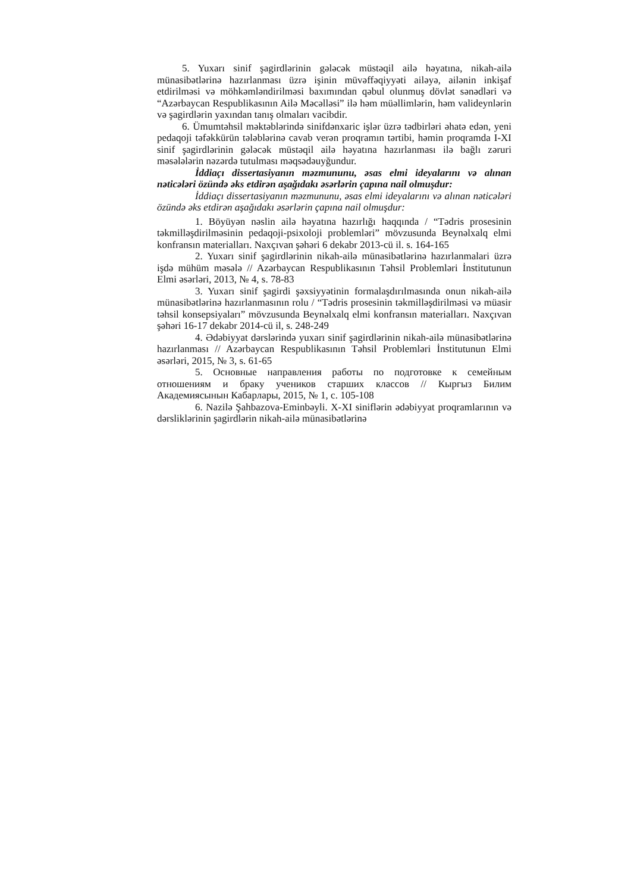5. Yuxarı sinif şagirdlərinin gələcək müstəqil ailə həyatına, nikah-ailə münasibətlərinə hazırlanması üzrə işinin müvəffəqiyyəti ailəyə, ailənin inkişaf etdirilməsi və möhkəmləndirilməsi baxımından qəbul olunmuş dövlət sənədləri və “Azərbaycan Respublikasının Ailə Məcəlləsi” ilə həm müəllimlərin, həm valideynlərin və şagirdlərin yaxından tanış olmaları vacibdir.
6. Ümumtəhsil məktəblərində sinifdənxaric işlər üzrə tədbirləri əhatə edən, yeni pedaqoji təfəkkürün tələblərinə cavab verən proqramın tərtibi, həmin proqramda I-XI sinif şagirdlərinin gələcək müstəqil ailə həyatına hazırlanması ilə bağlı zəruri məsələlərin nəzərdə tutulması məqsədəuyğundur.
İddiaçı dissertasiyanın məzmununu, əsas elmi ideyalarını və alınan nəticələri özündə əks etdirən aşağıdakı əsərlərin çapına nail olmuşdur:
İddiaçı dissertasiyanın məzmununu, əsas elmi ideyalarını və alınan nəticələri özündə əks etdirən aşağıdakı əsərlərin çapına nail olmuşdur:
1. Böyüyən nəslin ailə həyatına hazırlığı haqqında / “Tədris prosesinin təkmilləşdirilməsinin pedaqoji-psixoloji problemləri” mövzusunda Beynəlxalq elmi konfransın materialları. Naxçıvan şəhəri 6 dekabr 2013-cü il. s. 164-165
2. Yuxarı sinif şagirdlərinin nikah-ailə münasibətlərinə hazırlanmalari üzrə işdə mühüm məsələ // Azərbaycan Respublikasının Təhsil Problemləri İnstitutunun Elmi əsərləri, 2013, № 4, s. 78-83
3. Yuxarı sinif şagirdi şəxsiyyətinin formalaşdırılmasında onun nikah-ailə münasibətlərinə hazırlanmasının rolu / “Tədris prosesinin təkmilləşdirilməsi və müasir təhsil konsepsiyaları” mövzusunda Beynəlxalq elmi konfransın materialları. Naxçıvan şəhəri 16-17 dekabr 2014-cü il, s. 248-249
4. Ədəbiyyat dərslərində yuxarı sinif şagirdlərinin nikah-ailə münasibətlərinə hazırlanması // Azərbaycan Respublikasının Təhsil Problemləri İnstitutunun Elmi əsərləri, 2015, № 3, s. 61-65
5. Основные направления работы по подготовке к семейным отношениям и браку учеников старших классов // Кыргыз Билим Академиясынын Кабарлары, 2015, № 1, с. 105-108
6. Nazilə Şahbazova-Eminbəyli. X-XI siniflərin ədəbiyyat proqramlarının və dərsliklərinin şagirdlərin nikah-ailə münasibətlərinə